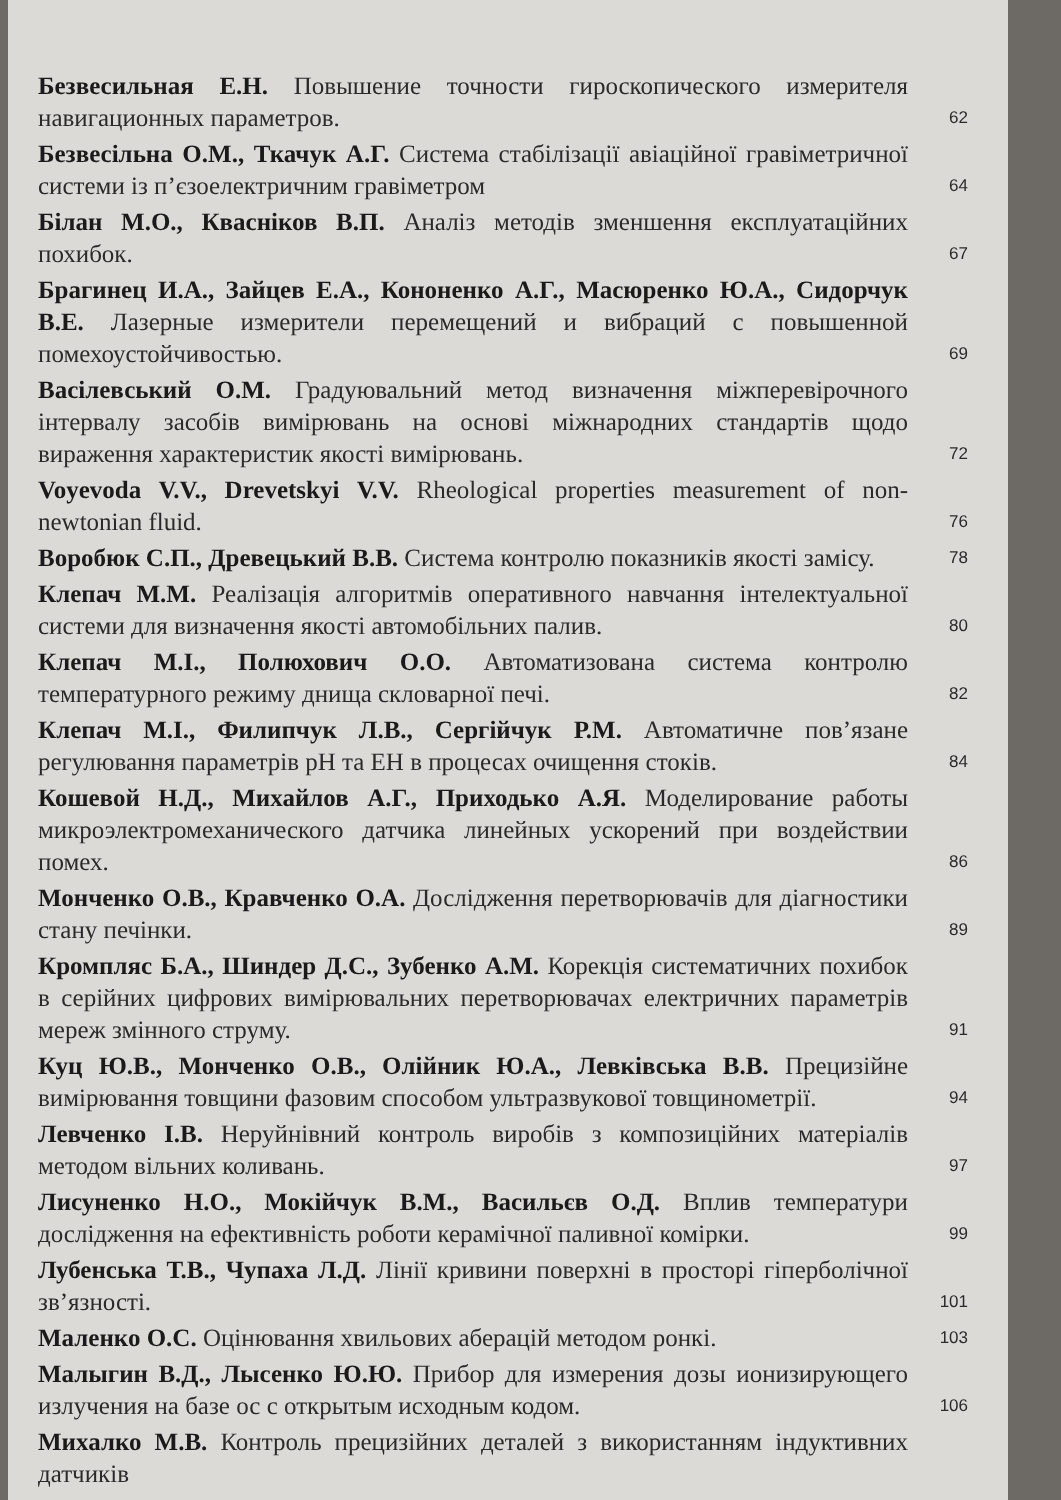Безвесильная Е.Н. Повышение точности гироскопического измерителя навигационных параметров.
62
Безвесільна О.М., Ткачук А.Г. Система стабілізації авіаційної гравіметричної системи із п’єзоелектричним гравіметром
64
Білан М.О., Кваснiков В.П. Аналіз методів зменшення експлуатаційних похибок.
67
Брагинец И.А., Зайцев Е.А., Кононенко А.Г., Масюренко Ю.А., Сидорчук В.Е. Лазерные измерители перемещений и вибраций с повышенной помехоустойчивостью.
69
Васілевський О.М. Градуювальний метод визначення міжперевірочного інтервалу засобів вимірювань на основі міжнародних стандартів щодо вираження характеристик якості вимірювань.
72
Voyevoda V.V., Drevetskyi V.V. Rheological properties measurement of non-newtonian fluid.
76
Воробюк С.П., Древецький В.В. Система контролю показників якості замісу.
78
Клепач М.М. Реалізація алгоритмів оперативного навчання інтелектуальної системи для визначення якості автомобільних палив.
80
Клепач М.І., Полюхович О.О. Автоматизована система контролю температурного режиму днища скловарної печі.
82
Клепач М.І., Филипчук Л.В., Сергійчук Р.М. Автоматичне пов’язане регулювання параметрів pH та EH в процесах очищення стоків.
84
Кошевой Н.Д., Михайлов А.Г., Приходько А.Я. Моделирование работы микроэлектромеханического датчика линейных ускорений при воздействии помех.
86
Монченко О.В., Кравченко О.А. Дослідження перетворювачів для діагностики стану печінки.
89
Кромпляс Б.А., Шиндер Д.С., Зубенко А.М. Корекція систематичних похибок в серійних цифрових вимірювальних перетворювачах електричних параметрів мереж змінного струму.
91
Куц Ю.В., Монченко О.В., Олійник Ю.А., Левківська В.В. Прецизійне вимірювання товщини фазовим способом ультразвукової товщинометрії.
94
Левченко І.В. Неруйнівний контроль виробів з композиційних матеріалів методом вільних коливань.
97
Лисуненко Н.О., Мокійчук В.М., Васильєв О.Д. Вплив температури дослідження на ефективність роботи керамічної паливної комірки.
99
Лубенська Т.В., Чупаха Л.Д. Лінії кривини поверхні в просторі гіперболічної зв’язності.
101
Маленко О.С. Оцінювання хвильових аберацій методом ронкі.
103
Малыгин В.Д., Лысенко Ю.Ю. Прибор для измерения дозы ионизирующего излучения на базе ос с открытым исходным кодом.
106
Михалко М.В. Контроль прецизійних деталей з використанням індуктивних датчиків